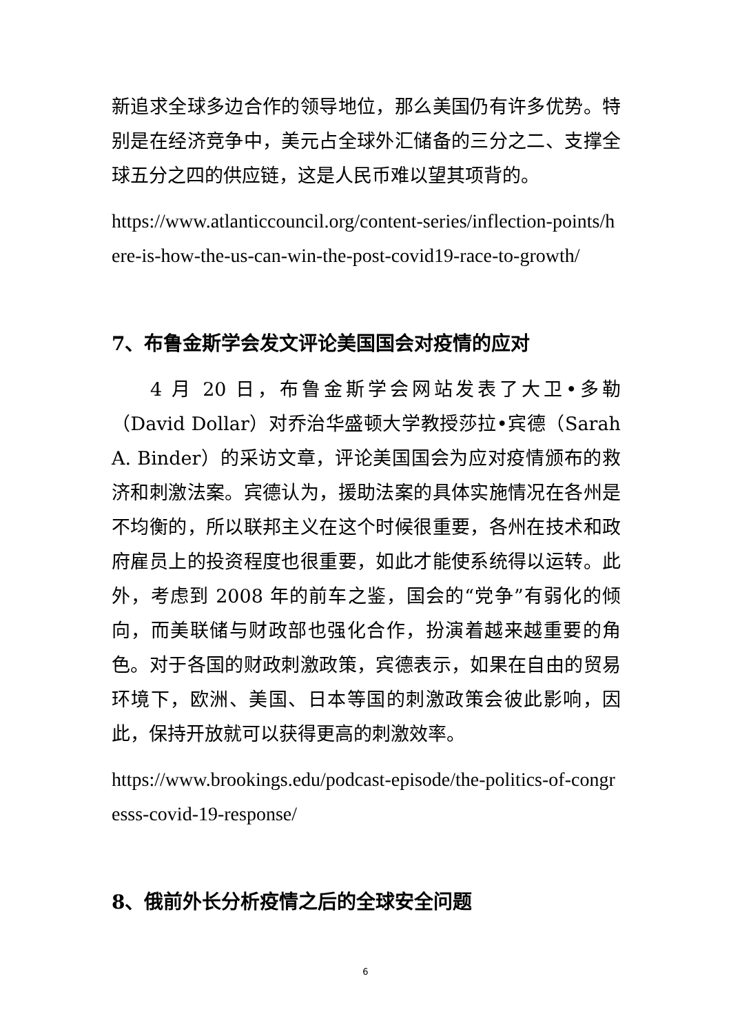新追求全球多边合作的领导地位，那么美国仍有许多优势。特别是在经济竞争中，美元占全球外汇储备的三分之二、支撑全球五分之四的供应链，这是人民币难以望其项背的。
https://www.atlanticcouncil.org/content-series/inflection-points/here-is-how-the-us-can-win-the-post-covid19-race-to-growth/
7、布鲁金斯学会发文评论美国国会对疫情的应对
4 月 20 日，布鲁金斯学会网站发表了大卫•多勒（David Dollar）对乔治华盛顿大学教授莎拉•宾德（Sarah A. Binder）的采访文章，评论美国国会为应对疫情颁布的救济和刺激法案。宾德认为，援助法案的具体实施情况在各州是不均衡的，所以联邦主义在这个时候很重要，各州在技术和政府雇员上的投资程度也很重要，如此才能使系统得以运转。此外，考虑到 2008 年的前车之鉴，国会的“党争”有弱化的倾向，而美联储与财政部也强化合作，扮演着越来越重要的角色。对于各国的财政刺激政策，宾德表示，如果在自由的贸易环境下，欧洲、美国、日本等国的刺激政策会彼此影响，因此，保持开放就可以获得更高的刺激效率。
https://www.brookings.edu/podcast-episode/the-politics-of-congresss-covid-19-response/
8、俄前外长分析疫情之后的全球安全问题
6